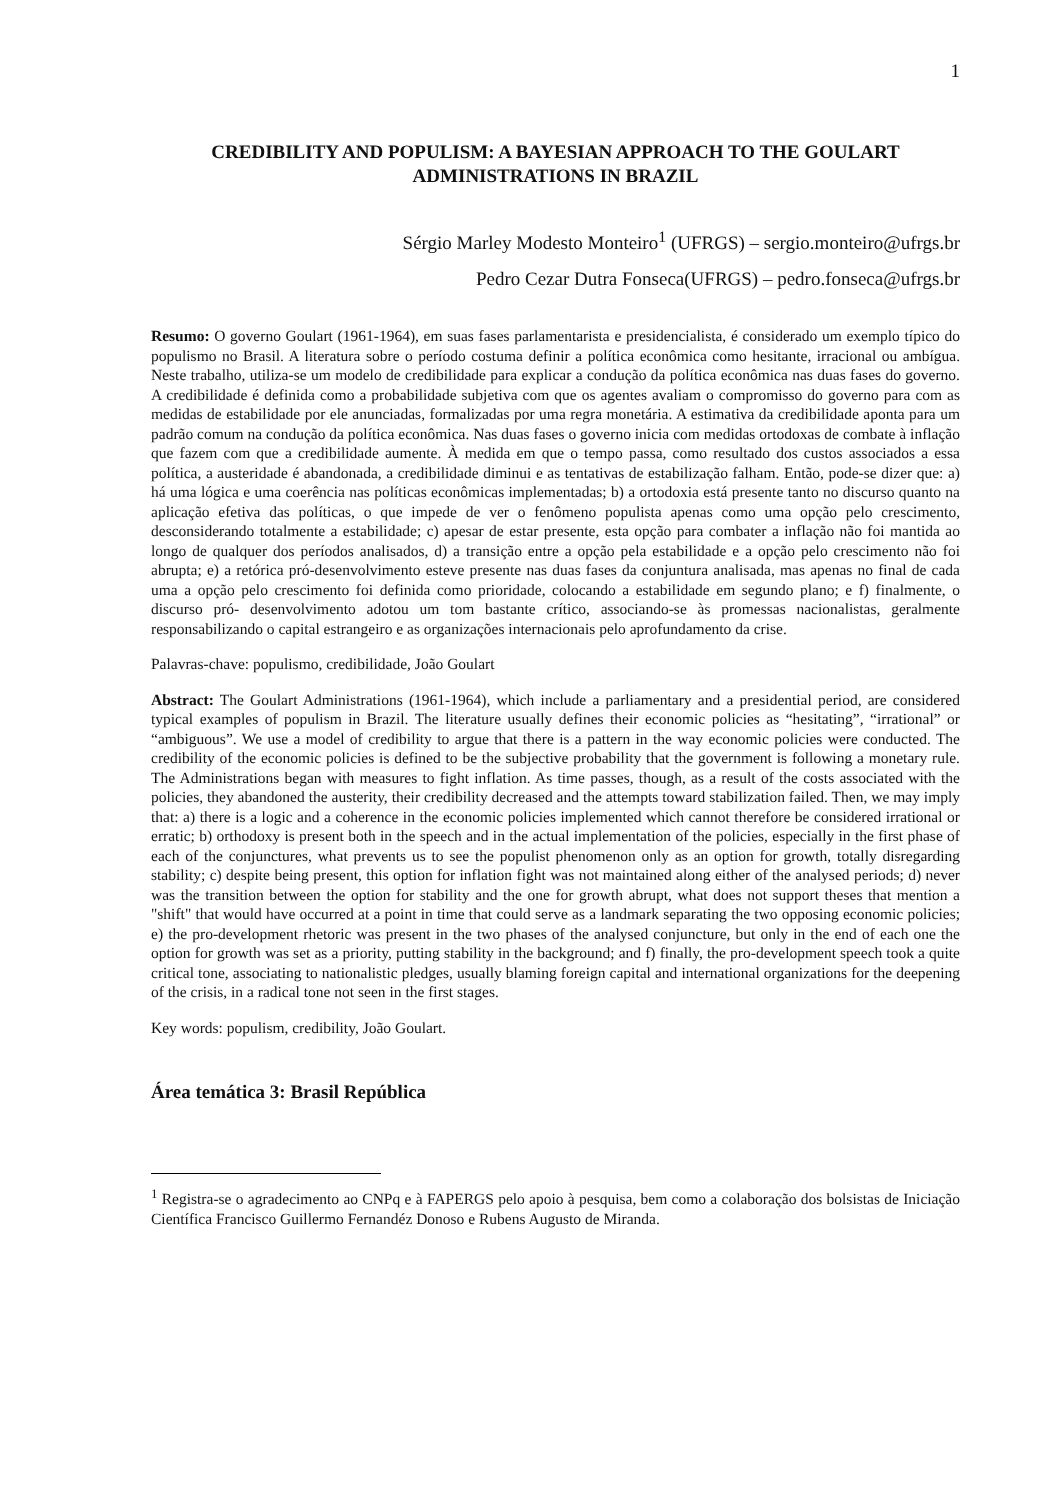1
CREDIBILITY AND POPULISM: A BAYESIAN APPROACH TO THE GOULART ADMINISTRATIONS IN BRAZIL
Sérgio Marley Modesto Monteiro<sup>1</sup> (UFRGS) – sergio.monteiro@ufrgs.br
Pedro Cezar Dutra Fonseca(UFRGS) – pedro.fonseca@ufrgs.br
Resumo: O governo Goulart (1961-1964), em suas fases parlamentarista e presidencialista, é considerado um exemplo típico do populismo no Brasil. A literatura sobre o período costuma definir a política econômica como hesitante, irracional ou ambígua. Neste trabalho, utiliza-se um modelo de credibilidade para explicar a condução da política econômica nas duas fases do governo. A credibilidade é definida como a probabilidade subjetiva com que os agentes avaliam o compromisso do governo para com as medidas de estabilidade por ele anunciadas, formalizadas por uma regra monetária. A estimativa da credibilidade aponta para um padrão comum na condução da política econômica. Nas duas fases o governo inicia com medidas ortodoxas de combate à inflação que fazem com que a credibilidade aumente. À medida em que o tempo passa, como resultado dos custos associados a essa política, a austeridade é abandonada, a credibilidade diminui e as tentativas de estabilização falham. Então, pode-se dizer que: a) há uma lógica e uma coerência nas políticas econômicas implementadas; b) a ortodoxia está presente tanto no discurso quanto na aplicação efetiva das políticas, o que impede de ver o fenômeno populista apenas como uma opção pelo crescimento, desconsiderando totalmente a estabilidade; c) apesar de estar presente, esta opção para combater a inflação não foi mantida ao longo de qualquer dos períodos analisados, d) a transição entre a opção pela estabilidade e a opção pelo crescimento não foi abrupta; e) a retórica pró-desenvolvimento esteve presente nas duas fases da conjuntura analisada, mas apenas no final de cada uma a opção pelo crescimento foi definida como prioridade, colocando a estabilidade em segundo plano; e f) finalmente, o discurso pró- desenvolvimento adotou um tom bastante crítico, associando-se às promessas nacionalistas, geralmente responsabilizando o capital estrangeiro e as organizações internacionais pelo aprofundamento da crise.
Palavras-chave: populismo, credibilidade, João Goulart
Abstract: The Goulart Administrations (1961-1964), which include a parliamentary and a presidential period, are considered typical examples of populism in Brazil. The literature usually defines their economic policies as “hesitating”, “irrational” or “ambiguous”. We use a model of credibility to argue that there is a pattern in the way economic policies were conducted. The credibility of the economic policies is defined to be the subjective probability that the government is following a monetary rule. The Administrations began with measures to fight inflation. As time passes, though, as a result of the costs associated with the policies, they abandoned the austerity, their credibility decreased and the attempts toward stabilization failed. Then, we may imply that: a) there is a logic and a coherence in the economic policies implemented which cannot therefore be considered irrational or erratic; b) orthodoxy is present both in the speech and in the actual implementation of the policies, especially in the first phase of each of the conjunctures, what prevents us to see the populist phenomenon only as an option for growth, totally disregarding stability; c) despite being present, this option for inflation fight was not maintained along either of the analysed periods; d) never was the transition between the option for stability and the one for growth abrupt, what does not support theses that mention a "shift" that would have occurred at a point in time that could serve as a landmark separating the two opposing economic policies; e) the pro-development rhetoric was present in the two phases of the analysed conjuncture, but only in the end of each one the option for growth was set as a priority, putting stability in the background; and f) finally, the pro-development speech took a quite critical tone, associating to nationalistic pledges, usually blaming foreign capital and international organizations for the deepening of the crisis, in a radical tone not seen in the first stages.
Key words: populism, credibility, João Goulart.
Área temática 3: Brasil República
<sup>1</sup> Registra-se o agradecimento ao CNPq e à FAPERGS pelo apoio à pesquisa, bem como a colaboração dos bolsistas de Iniciação Científica Francisco Guillermo Fernandéz Donoso e Rubens Augusto de Miranda.